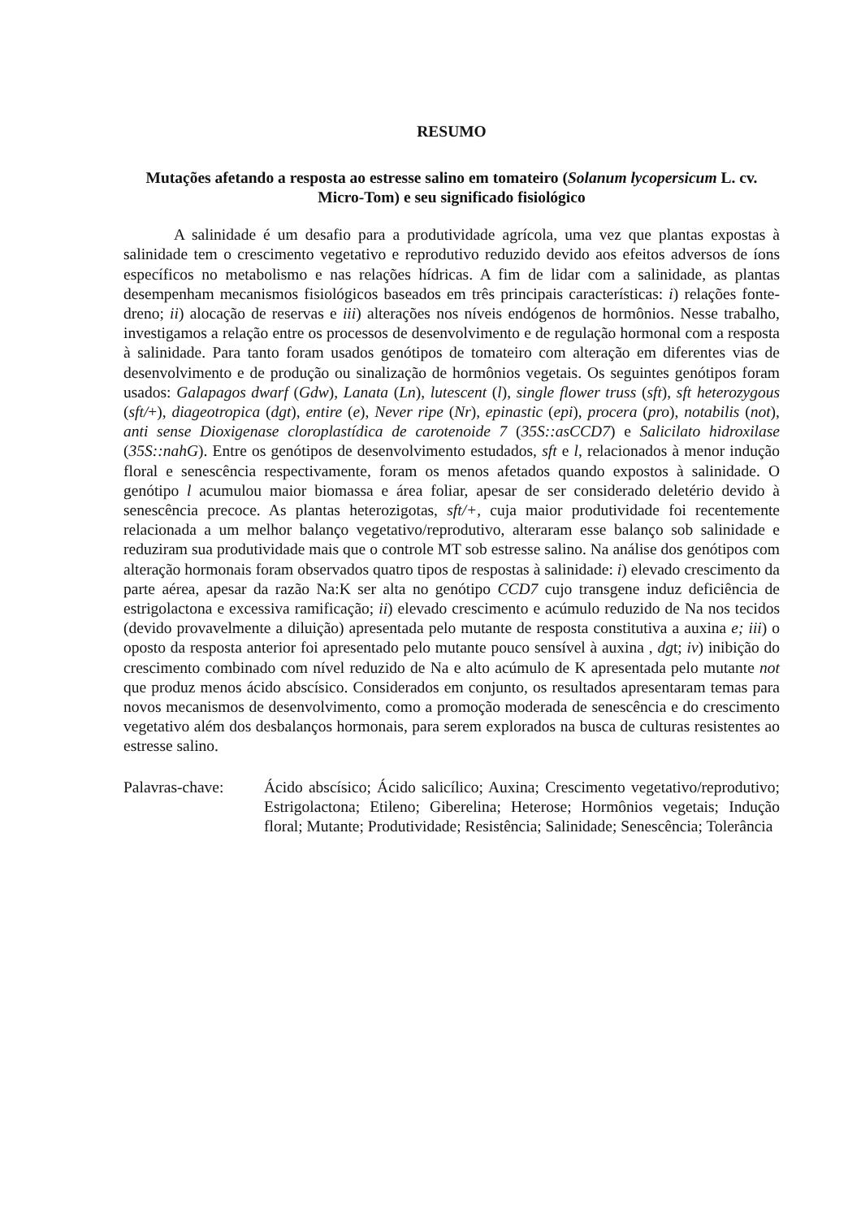RESUMO
Mutações afetando a resposta ao estresse salino em tomateiro (Solanum lycopersicum L. cv. Micro-Tom) e seu significado fisiológico
A salinidade é um desafio para a produtividade agrícola, uma vez que plantas expostas à salinidade tem o crescimento vegetativo e reprodutivo reduzido devido aos efeitos adversos de íons específicos no metabolismo e nas relações hídricas. A fim de lidar com a salinidade, as plantas desempenham mecanismos fisiológicos baseados em três principais características: i) relações fonte-dreno; ii) alocação de reservas e iii) alterações nos níveis endógenos de hormônios. Nesse trabalho, investigamos a relação entre os processos de desenvolvimento e de regulação hormonal com a resposta à salinidade. Para tanto foram usados genótipos de tomateiro com alteração em diferentes vias de desenvolvimento e de produção ou sinalização de hormônios vegetais. Os seguintes genótipos foram usados: Galapagos dwarf (Gdw), Lanata (Ln), lutescent (l), single flower truss (sft), sft heterozygous (sft/+), diageotropica (dgt), entire (e), Never ripe (Nr), epinastic (epi), procera (pro), notabilis (not), anti sense Dioxigenase cloroplastídica de carotenoide 7 (35S::asCCD7) e Salicilato hidroxilase (35S::nahG). Entre os genótipos de desenvolvimento estudados, sft e l, relacionados à menor indução floral e senescência respectivamente, foram os menos afetados quando expostos à salinidade. O genótipo l acumulou maior biomassa e área foliar, apesar de ser considerado deletério devido à senescência precoce. As plantas heterozigotas, sft/+, cuja maior produtividade foi recentemente relacionada a um melhor balanço vegetativo/reprodutivo, alteraram esse balanço sob salinidade e reduziram sua produtividade mais que o controle MT sob estresse salino. Na análise dos genótipos com alteração hormonais foram observados quatro tipos de respostas à salinidade: i) elevado crescimento da parte aérea, apesar da razão Na:K ser alta no genótipo CCD7 cujo transgene induz deficiência de estrigolactona e excessiva ramificação; ii) elevado crescimento e acúmulo reduzido de Na nos tecidos (devido provavelmente a diluição) apresentada pelo mutante de resposta constitutiva a auxina e; iii) o oposto da resposta anterior foi apresentado pelo mutante pouco sensível à auxina , dgt; iv) inibição do crescimento combinado com nível reduzido de Na e alto acúmulo de K apresentada pelo mutante not que produz menos ácido abscísico. Considerados em conjunto, os resultados apresentaram temas para novos mecanismos de desenvolvimento, como a promoção moderada de senescência e do crescimento vegetativo além dos desbalanços hormonais, para serem explorados na busca de culturas resistentes ao estresse salino.
Palavras-chave:
Ácido abscísico; Ácido salicílico; Auxina; Crescimento vegetativo/reprodutivo; Estrigolactona; Etileno; Giberelina; Heterose; Hormônios vegetais; Indução floral; Mutante; Produtividade; Resistência; Salinidade; Senescência; Tolerância